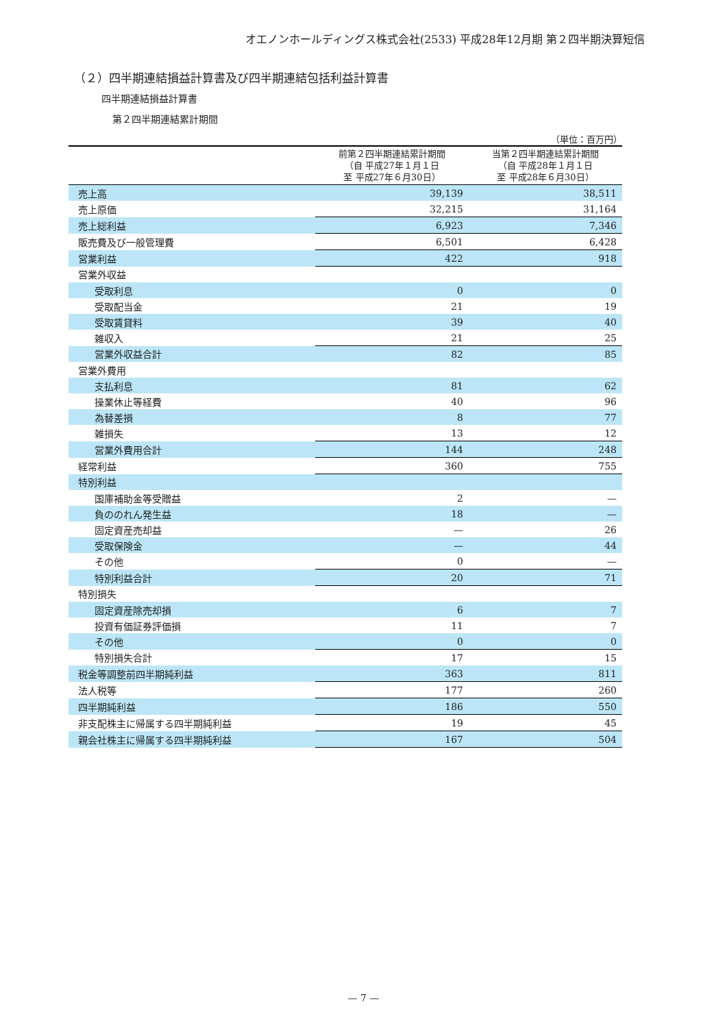オエノンホールディングス株式会社(2533) 平成28年12月期 第２四半期決算短信
（２）四半期連結損益計算書及び四半期連結包括利益計算書
四半期連結損益計算書
第２四半期連結累計期間
（単位：百万円）
| | 前第２四半期連結累計期間 （自 平成27年１月１日 至 平成27年６月30日） | 当第２四半期連結累計期間 （自 平成28年１月１日 至 平成28年６月30日） |
| --- | --- | --- |
| 売上高 | 39,139 | 38,511 |
| 売上原価 | 32,215 | 31,164 |
| 売上総利益 | 6,923 | 7,346 |
| 販売費及び一般管理費 | 6,501 | 6,428 |
| 営業利益 | 422 | 918 |
| 営業外収益 | | |
| 受取利息 | 0 | 0 |
| 受取配当金 | 21 | 19 |
| 受取賃貸料 | 39 | 40 |
| 雑収入 | 21 | 25 |
| 営業外収益合計 | 82 | 85 |
| 営業外費用 | | |
| 支払利息 | 81 | 62 |
| 操業休止等経費 | 40 | 96 |
| 為替差損 | 8 | 77 |
| 雑損失 | 13 | 12 |
| 営業外費用合計 | 144 | 248 |
| 経常利益 | 360 | 755 |
| 特別利益 | | |
| 国庫補助金等受贈益 | 2 | — |
| 負ののれん発生益 | 18 | — |
| 固定資産売却益 | — | 26 |
| 受取保険金 | — | 44 |
| その他 | 0 | — |
| 特別利益合計 | 20 | 71 |
| 特別損失 | | |
| 固定資産除売却損 | 6 | 7 |
| 投資有価証券評価損 | 11 | 7 |
| その他 | 0 | 0 |
| 特別損失合計 | 17 | 15 |
| 税金等調整前四半期純利益 | 363 | 811 |
| 法人税等 | 177 | 260 |
| 四半期純利益 | 186 | 550 |
| 非支配株主に帰属する四半期純利益 | 19 | 45 |
| 親会社株主に帰属する四半期純利益 | 167 | 504 |
— 7 —